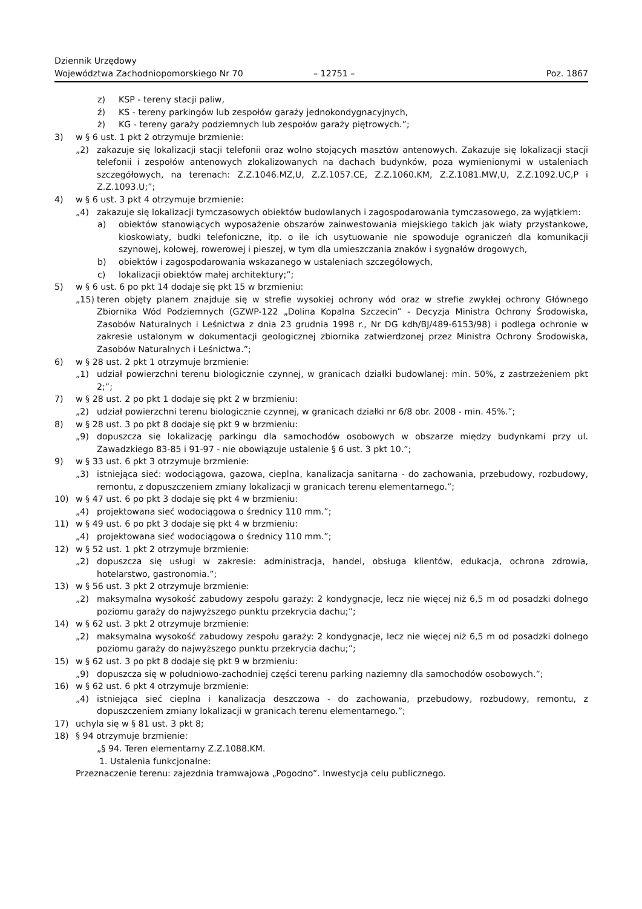Dziennik Urzędowy
Województwa Zachodniopomorskiego Nr 70
– 12751 –
Poz. 1867
z) KSP - tereny stacji paliw,
ź) KS - tereny parkingów lub zespołów garaży jednokondygnacyjnych,
ż) KG - tereny garaży podziemnych lub zespołów garaży piętrowych.”;
3) w § 6 ust. 1 pkt 2 otrzymuje brzmienie:
„2) zakazuje się lokalizacji stacji telefonii oraz wolno stojących masztów antenowych. Zakazuje się lokalizacji stacji telefonii i zespołów antenowych zlokalizowanych na dachach budynków, poza wymienionymi w ustaleniach szczegółowych, na terenach: Z.Z.1046.MZ,U, Z.Z.1057.CE, Z.Z.1060.KM, Z.Z.1081.MW,U, Z.Z.1092.UC,P i Z.Z.1093.U;”;
4) w § 6 ust. 3 pkt 4 otrzymuje brzmienie:
„4) zakazuje się lokalizacji tymczasowych obiektów budowlanych i zagospodarowania tymczasowego, za wyjątkiem:
a) obiektów stanowiących wyposażenie obszarów zainwestowania miejskiego takich jak wiaty przystankowe, kioskowiaty, budki telefoniczne, itp. o ile ich usytuowanie nie spowoduje ograniczeń dla komunikacji szynowej, kołowej, rowerowej i pieszej, w tym dla umieszczania znaków i sygnałów drogowych,
b) obiektów i zagospodarowania wskazanego w ustaleniach szczegółowych,
c) lokalizacji obiektów małej architektury;”;
5) w § 6 ust. 6 po pkt 14 dodaje się pkt 15 w brzmieniu:
„15) teren objęty planem znajduje się w strefie wysokiej ochrony wód oraz w strefie zwykłej ochrony Głównego Zbiornika Wód Podziemnych (GZWP-122 „Dolina Kopalna Szczecin” - Decyzja Ministra Ochrony Środowiska, Zasobów Naturalnych i Leśnictwa z dnia 23 grudnia 1998 r., Nr DG kdh/BJ/489-6153/98) i podlega ochronie w zakresie ustalonym w dokumentacji geologicznej zbiornika zatwierdzonej przez Ministra Ochrony Środowiska, Zasobów Naturalnych i Leśnictwa.”;
6) w § 28 ust. 2 pkt 1 otrzymuje brzmienie:
„1) udział powierzchni terenu biologicznie czynnej, w granicach działki budowlanej: min. 50%, z zastrzeżeniem pkt 2;”;
7) w § 28 ust. 2 po pkt 1 dodaje się pkt 2 w brzmieniu:
„2) udział powierzchni terenu biologicznie czynnej, w granicach działki nr 6/8 obr. 2008 - min. 45%.”;
8) w § 28 ust. 3 po pkt 8 dodaje się pkt 9 w brzmieniu:
„9) dopuszcza się lokalizację parkingu dla samochodów osobowych w obszarze między budynkami przy ul. Zawadzkiego 83-85 i 91-97 - nie obowiązuje ustalenie § 6 ust. 3 pkt 10.”;
9) w § 33 ust. 6 pkt 3 otrzymuje brzmienie:
„3) istniejąca sieć: wodociągowa, gazowa, cieplna, kanalizacja sanitarna - do zachowania, przebudowy, rozbudowy, remontu, z dopuszczeniem zmiany lokalizacji w granicach terenu elementarnego.”;
10) w § 47 ust. 6 po pkt 3 dodaje się pkt 4 w brzmieniu:
„4) projektowana sieć wodociągowa o średnicy 110 mm.”;
11) w § 49 ust. 6 po pkt 3 dodaje się pkt 4 w brzmieniu:
„4) projektowana sieć wodociągowa o średnicy 110 mm.”;
12) w § 52 ust. 1 pkt 2 otrzymuje brzmienie:
„2) dopuszcza się usługi w zakresie: administracja, handel, obsługa klientów, edukacja, ochrona zdrowia, hotelarstwo, gastronomia.”;
13) w § 56 ust. 3 pkt 2 otrzymuje brzmienie:
„2) maksymalna wysokość zabudowy zespołu garaży: 2 kondygnacje, lecz nie więcej niż 6,5 m od posadzki dolnego poziomu garaży do najwyższego punktu przekrycia dachu;”;
14) w § 62 ust. 3 pkt 2 otrzymuje brzmienie:
„2) maksymalna wysokość zabudowy zespołu garaży: 2 kondygnacje, lecz nie więcej niż 6,5 m od posadzki dolnego poziomu garaży do najwyższego punktu przekrycia dachu;”;
15) w § 62 ust. 3 po pkt 8 dodaje się pkt 9 w brzmieniu:
„9) dopuszcza się w południowo-zachodniej części terenu parking naziemny dla samochodów osobowych.”;
16) w § 62 ust. 6 pkt 4 otrzymuje brzmienie:
„4) istniejąca sieć cieplna i kanalizacja deszczowa - do zachowania, przebudowy, rozbudowy, remontu, z dopuszczeniem zmiany lokalizacji w granicach terenu elementarnego.”;
17) uchyla się w § 81 ust. 3 pkt 8;
18) § 94 otrzymuje brzmienie:
„§ 94. Teren elementarny Z.Z.1088.KM.
1. Ustalenia funkcjonalne:
Przeznaczenie terenu: zajezdnia tramwajowa „Pogodno”. Inwestycja celu publicznego.